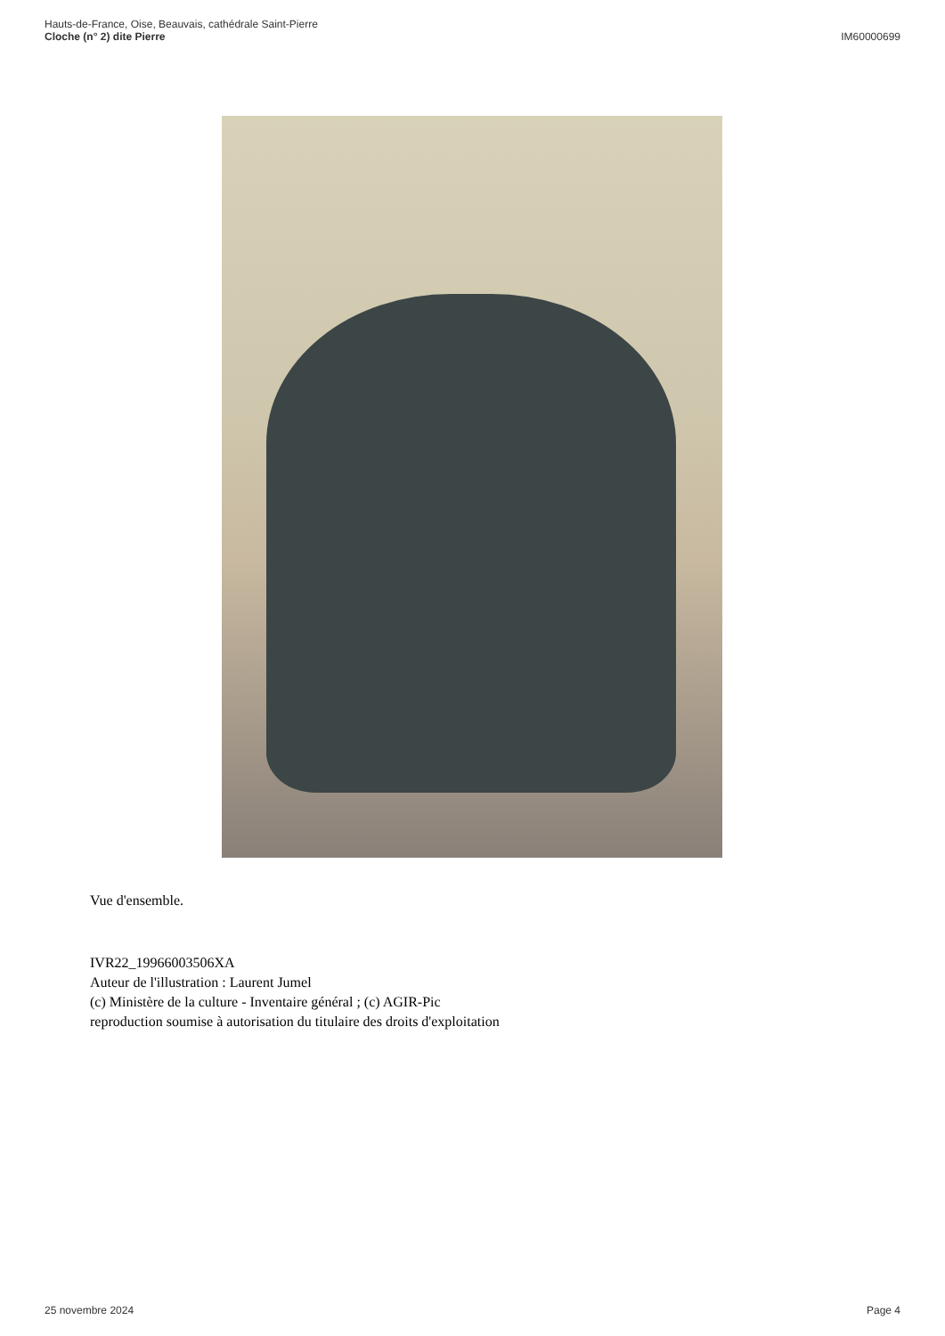Hauts-de-France, Oise, Beauvais, cathédrale Saint-Pierre
Cloche (n° 2) dite Pierre
IM60000699
Vue d'ensemble.
IVR22_19966003506XA
Auteur de l'illustration : Laurent Jumel
(c) Ministère de la culture - Inventaire général ; (c) AGIR-Pic
reproduction soumise à autorisation du titulaire des droits d'exploitation
25 novembre 2024 Page 4